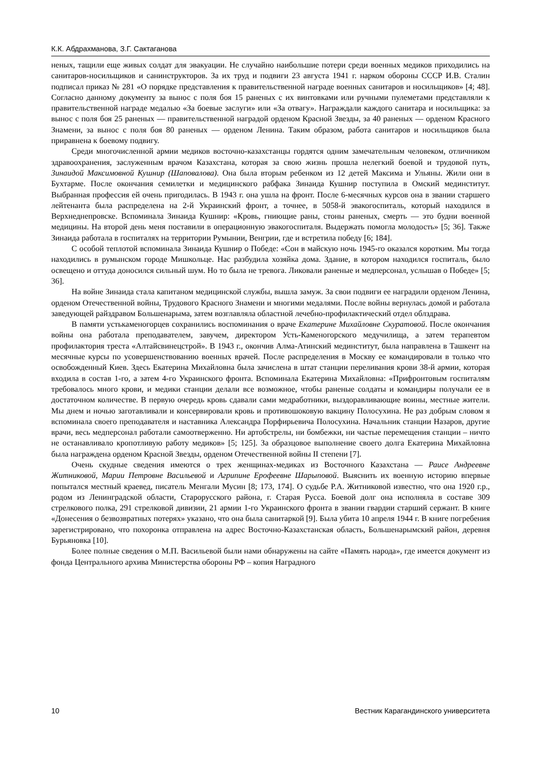К.К. Абдрахманова, З.Г. Сактаганова
неных, тащили еще живых солдат для эвакуации. Не случайно наибольшие потери среди военных медиков приходились на санитаров-носильщиков и санинструкторов. За их труд и подвиги 23 августа 1941 г. нарком обороны СССР И.В. Сталин подписал приказ № 281 «О порядке представления к правительственной награде военных санитаров и носильщиков» [4; 48]. Согласно данному документу за вынос с поля боя 15 раненых с их винтовками или ручными пулеметами представляли к правительственной награде медалью «За боевые заслуги» или «За отвагу». Награждали каждого санитара и носильщика: за вынос с поля боя 25 раненых — правительственной наградой орденом Красной Звезды, за 40 раненых — орденом Красного Знамени, за вынос с поля боя 80 раненых — орденом Ленина. Таким образом, работа санитаров и носильщиков была приравнена к боевому подвигу.
Среди многочисленной армии медиков восточно-казахстанцы гордятся одним замечательным человеком, отличником здравоохранения, заслуженным врачом Казахстана, которая за свою жизнь прошла нелегкий боевой и трудовой путь, Зинаидой Максимовной Кушнир (Шаповалова). Она была вторым ребенком из 12 детей Максима и Ульяны. Жили они в Бухтарме. После окончания семилетки и медицинского рабфака Зинаида Кушнир поступила в Омский мединститут. Выбранная профессия ей очень пригодилась. В 1943 г. она ушла на фронт. После 6-месячных курсов она в звании старшего лейтенанта была распределена на 2-й Украинский фронт, а точнее, в 5058-й эвакогоспиталь, который находился в Верхнеднепровске. Вспоминала Зинаида Кушнир: «Кровь, гниющие раны, стоны раненых, смерть — это будни военной медицины. На второй день меня поставили в операционную эвакогоспиталя. Выдержать помогла молодость» [5; 36]. Также Зинаида работала в госпиталях на территории Румынии, Венгрии, где и встретила победу [6; 184].
С особой теплотой вспоминала Зинаида Кушнир о Победе: «Сон в майскую ночь 1945-го оказался коротким. Мы тогда находились в румынском городе Мишкольце. Нас разбудила хозяйка дома. Здание, в котором находился госпиталь, было освещено и оттуда доносился сильный шум. Но то была не тревога. Ликовали раненые и медперсонал, услышав о Победе» [5; 36].
На войне Зинаида стала капитаном медицинской службы, вышла замуж. За свои подвиги ее наградили орденом Ленина, орденом Отечественной войны, Трудового Красного Знамени и многими медалями. После войны вернулась домой и работала заведующей райздравом Большенарыма, затем возглавляла областной лечебно-профилактический отдел облздрава.
В памяти устькаменогорцев сохранились воспоминания о враче Екатерине Михайловне Скуратовой. После окончания войны она работала преподавателем, завучем, директором Усть-Каменогорского медучилища, а затем терапевтом профилактория треста «Алтайсвинецстрой». В 1943 г., окончив Алма-Атинский мединститут, была направлена в Ташкент на месячные курсы по усовершенствованию военных врачей. После распределения в Москву ее командировали в только что освобожденный Киев. Здесь Екатерина Михайловна была зачислена в штат станции переливания крови 38-й армии, которая входила в состав 1-го, а затем 4-го Украинского фронта. Вспоминала Екатерина Михайловна: «Прифронтовым госпиталям требовалось много крови, и медики станции делали все возможное, чтобы раненые солдаты и командиры получали ее в достаточном количестве. В первую очередь кровь сдавали сами медработники, выздоравливающие воины, местные жители. Мы днем и ночью заготавливали и консервировали кровь и противошоковую вакцину Полосухина. Не раз добрым словом я вспоминала своего преподавателя и наставника Александра Порфирьевича Полосухина. Начальник станции Назаров, другие врачи, весь медперсонал работали самоотверженно. Ни артобстрелы, ни бомбежки, ни частые перемещения станции – ничто не останавливало кропотливую работу медиков» [5; 125]. За образцовое выполнение своего долга Екатерина Михайловна была награждена орденом Красной Звезды, орденом Отечественной войны II степени [7].
Очень скудные сведения имеются о трех женщинах-медиках из Восточного Казахстана — Раисе Андреевне Житниковой, Марии Петровне Васильевой и Агрипине Ерофеевне Шарыповой. Выяснить их военную историю впервые попытался местный краевед, писатель Менгали Мусин [8; 173, 174]. О судьбе Р.А. Житниковой известно, что она 1920 г.р., родом из Ленинградской области, Старорусского района, г. Старая Русса. Боевой долг она исполняла в составе 309 стрелкового полка, 291 стрелковой дивизии, 21 армии 1-го Украинского фронта в звании гвардии старший сержант. В книге «Донесения о безвозвратных потерях» указано, что она была санитаркой [9]. Была убита 10 апреля 1944 г. В книге погребения зарегистрировано, что похоронка отправлена на адрес Восточно-Казахстанская область, Большенарымский район, деревня Бурьяновка [10].
Более полные сведения о М.П. Васильевой были нами обнаружены на сайте «Память народа», где имеется документ из фонда Центрального архива Министерства обороны РФ – копия Наградного
10 Вестник Карагандинского университета